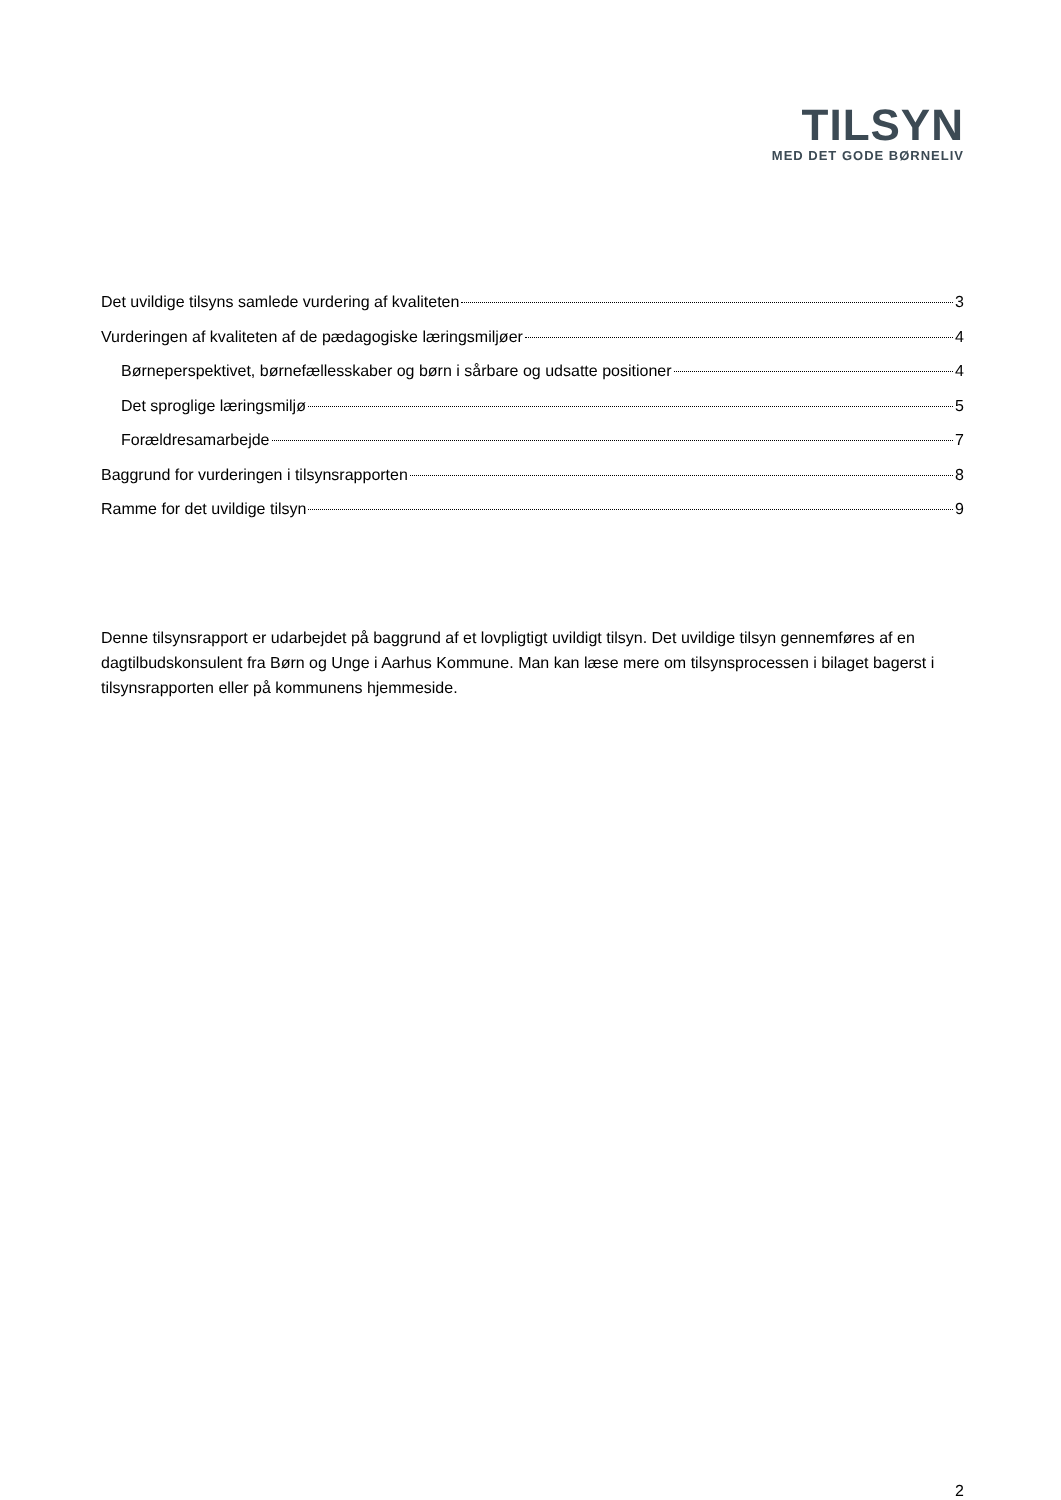TILSYN
MED DET GODE BØRNELIV
Det uvildige tilsyns samlede vurdering af kvaliteten 3
Vurderingen af kvaliteten af de pædagogiske læringsmiljøer 4
Børneperspektivet, børnefællesskaber og børn i sårbare og udsatte positioner 4
Det sproglige læringsmiljø 5
Forældresamarbejde 7
Baggrund for vurderingen i tilsynsrapporten 8
Ramme for det uvildige tilsyn 9
Denne tilsynsrapport er udarbejdet på baggrund af et lovpligtigt uvildigt tilsyn. Det uvildige tilsyn gennemføres af en dagtilbudskonsulent fra Børn og Unge i Aarhus Kommune. Man kan læse mere om tilsynsprocessen i bilaget bagerst i tilsynsrapporten eller på kommunens hjemmeside.
2